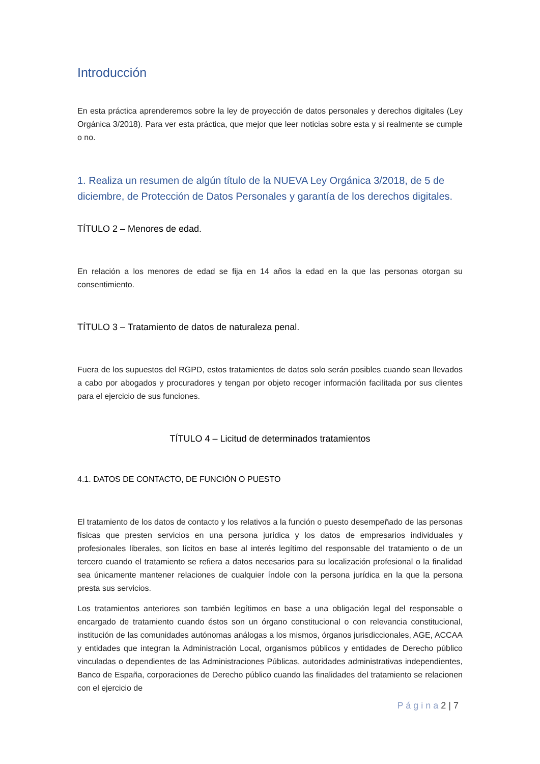Introducción
En esta práctica aprenderemos sobre la ley de proyección de datos personales y derechos digitales (Ley Orgánica 3/2018). Para ver esta práctica, que mejor que leer noticias sobre esta y si realmente se cumple o no.
1. Realiza un resumen de algún título de la NUEVA Ley Orgánica 3/2018, de 5 de diciembre, de Protección de Datos Personales y garantía de los derechos digitales.
TÍTULO 2 – Menores de edad.
En relación a los menores de edad se fija en 14 años la edad en la que las personas otorgan su consentimiento.
TÍTULO 3 – Tratamiento de datos de naturaleza penal.
Fuera de los supuestos del RGPD, estos tratamientos de datos solo serán posibles cuando sean llevados a cabo por abogados y procuradores y tengan por objeto recoger información facilitada por sus clientes para el ejercicio de sus funciones.
TÍTULO 4 – Licitud de determinados tratamientos
4.1. DATOS DE CONTACTO, DE FUNCIÓN O PUESTO
El tratamiento de los datos de contacto y los relativos a la función o puesto desempeñado de las personas físicas que presten servicios en una persona jurídica y los datos de empresarios individuales y profesionales liberales, son lícitos en base al interés legítimo del responsable del tratamiento o de un tercero cuando el tratamiento se refiera a datos necesarios para su localización profesional o la finalidad sea únicamente mantener relaciones de cualquier índole con la persona jurídica en la que la persona presta sus servicios.
Los tratamientos anteriores son también legítimos en base a una obligación legal del responsable o encargado de tratamiento cuando éstos son un órgano constitucional o con relevancia constitucional, institución de las comunidades autónomas análogas a los mismos, órganos jurisdiccionales, AGE, ACCAA y entidades que integran la Administración Local, organismos públicos y entidades de Derecho público vinculadas o dependientes de las Administraciones Públicas, autoridades administrativas independientes, Banco de España, corporaciones de Derecho público cuando las finalidades del tratamiento se relacionen con el ejercicio de
P á g i n a 2 | 7